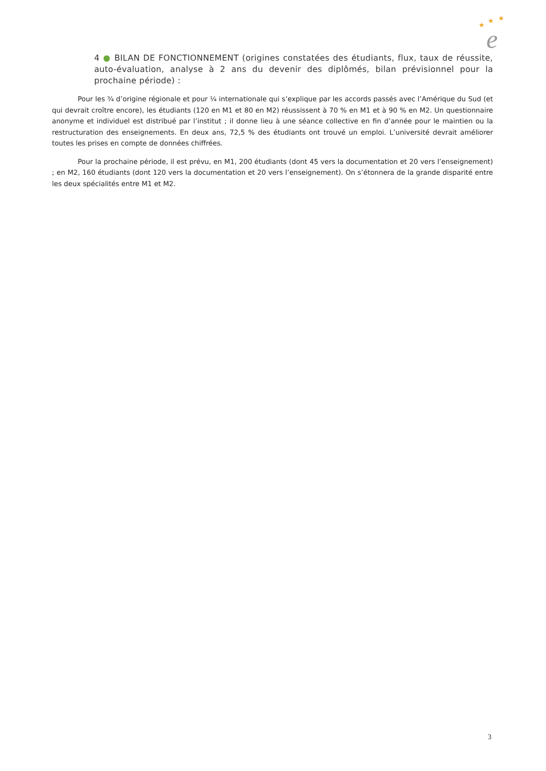★
★
★
e
4 ● BILAN DE FONCTIONNEMENT (origines constatées des étudiants, flux, taux de réussite, auto-évaluation, analyse à 2 ans du devenir des diplômés, bilan prévisionnel pour la prochaine période) :
Pour les ¾ d’origine régionale et pour ¼ internationale qui s’explique par les accords passés avec l’Amérique du Sud (et qui devrait croître encore), les étudiants (120 en M1 et 80 en M2) réussissent à 70 % en M1 et à 90 % en M2. Un questionnaire anonyme et individuel est distribué par l’institut ; il donne lieu à une séance collective en fin d’année pour le maintien ou la restructuration des enseignements. En deux ans, 72,5 % des étudiants ont trouvé un emploi. L’université devrait améliorer toutes les prises en compte de données chiffrées.
Pour la prochaine période, il est prévu, en M1, 200 étudiants (dont 45 vers la documentation et 20 vers l’enseignement) ; en M2, 160 étudiants (dont 120 vers la documentation et 20 vers l’enseignement). On s’étonnera de la grande disparité entre les deux spécialités entre M1 et M2.
3